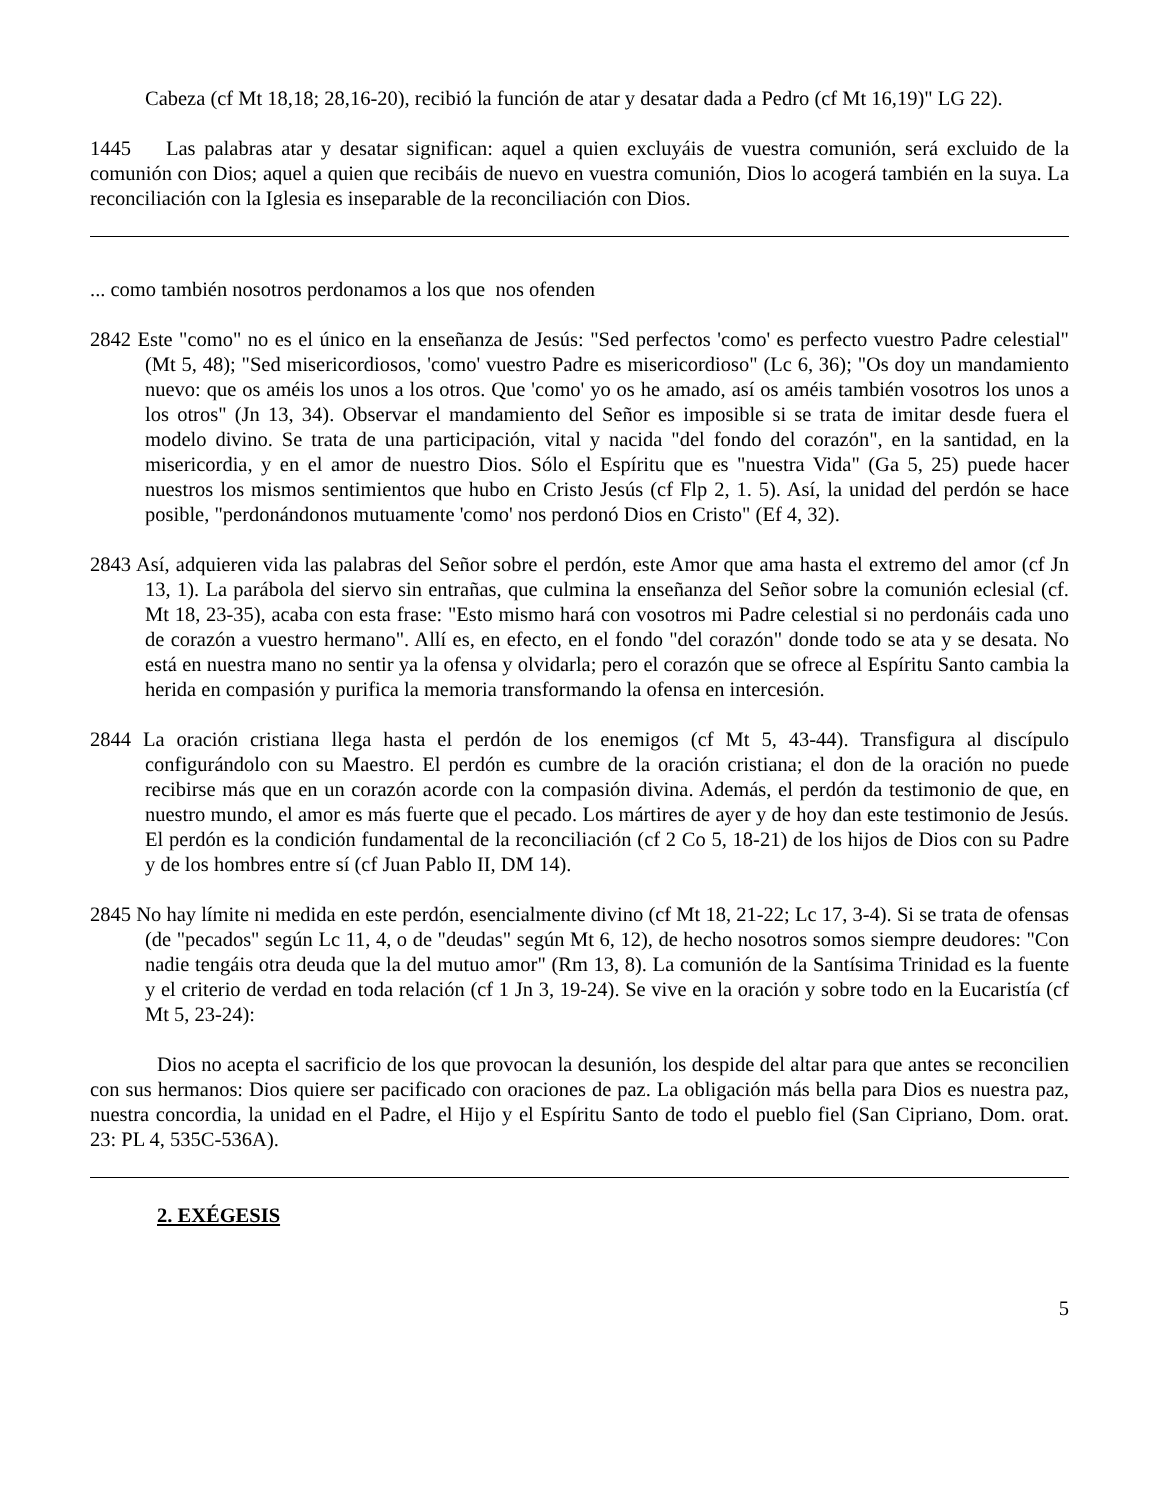Cabeza (cf Mt 18,18; 28,16-20), recibió la función de atar y desatar dada a Pedro (cf Mt 16,19)" LG 22).
1445 Las palabras atar y desatar significan: aquel a quien excluyáis de vuestra comunión, será excluido de la comunión con Dios; aquel a quien que recibáis de nuevo en vuestra comunión, Dios lo acogerá también en la suya. La reconciliación con la Iglesia es inseparable de la reconciliación con Dios.
... como también nosotros perdonamos a los que nos ofenden
2842 Este "como" no es el único en la enseñanza de Jesús: "Sed perfectos 'como' es perfecto vuestro Padre celestial" (Mt 5, 48); "Sed misericordiosos, 'como' vuestro Padre es misericordioso" (Lc 6, 36); "Os doy un mandamiento nuevo: que os améis los unos a los otros. Que 'como' yo os he amado, así os améis también vosotros los unos a los otros" (Jn 13, 34). Observar el mandamiento del Señor es imposible si se trata de imitar desde fuera el modelo divino. Se trata de una participación, vital y nacida "del fondo del corazón", en la santidad, en la misericordia, y en el amor de nuestro Dios. Sólo el Espíritu que es "nuestra Vida" (Ga 5, 25) puede hacer nuestros los mismos sentimientos que hubo en Cristo Jesús (cf Flp 2, 1. 5). Así, la unidad del perdón se hace posible, "perdonándonos mutuamente 'como' nos perdonó Dios en Cristo" (Ef 4, 32).
2843 Así, adquieren vida las palabras del Señor sobre el perdón, este Amor que ama hasta el extremo del amor (cf Jn 13, 1). La parábola del siervo sin entrañas, que culmina la enseñanza del Señor sobre la comunión eclesial (cf. Mt 18, 23-35), acaba con esta frase: "Esto mismo hará con vosotros mi Padre celestial si no perdonáis cada uno de corazón a vuestro hermano". Allí es, en efecto, en el fondo "del corazón" donde todo se ata y se desata. No está en nuestra mano no sentir ya la ofensa y olvidarla; pero el corazón que se ofrece al Espíritu Santo cambia la herida en compasión y purifica la memoria transformando la ofensa en intercesión.
2844 La oración cristiana llega hasta el perdón de los enemigos (cf Mt 5, 43-44). Transfigura al discípulo configurándolo con su Maestro. El perdón es cumbre de la oración cristiana; el don de la oración no puede recibirse más que en un corazón acorde con la compasión divina. Además, el perdón da testimonio de que, en nuestro mundo, el amor es más fuerte que el pecado. Los mártires de ayer y de hoy dan este testimonio de Jesús. El perdón es la condición fundamental de la reconciliación (cf 2 Co 5, 18-21) de los hijos de Dios con su Padre y de los hombres entre sí (cf Juan Pablo II, DM 14).
2845 No hay límite ni medida en este perdón, esencialmente divino (cf Mt 18, 21-22; Lc 17, 3-4). Si se trata de ofensas (de "pecados" según Lc 11, 4, o de "deudas" según Mt 6, 12), de hecho nosotros somos siempre deudores: "Con nadie tengáis otra deuda que la del mutuo amor" (Rm 13, 8). La comunión de la Santísima Trinidad es la fuente y el criterio de verdad en toda relación (cf 1 Jn 3, 19-24). Se vive en la oración y sobre todo en la Eucaristía (cf Mt 5, 23-24):
Dios no acepta el sacrificio de los que provocan la desunión, los despide del altar para que antes se reconcilien con sus hermanos: Dios quiere ser pacificado con oraciones de paz. La obligación más bella para Dios es nuestra paz, nuestra concordia, la unidad en el Padre, el Hijo y el Espíritu Santo de todo el pueblo fiel (San Cipriano, Dom. orat. 23: PL 4, 535C-536A).
2. EXÉGESIS
5